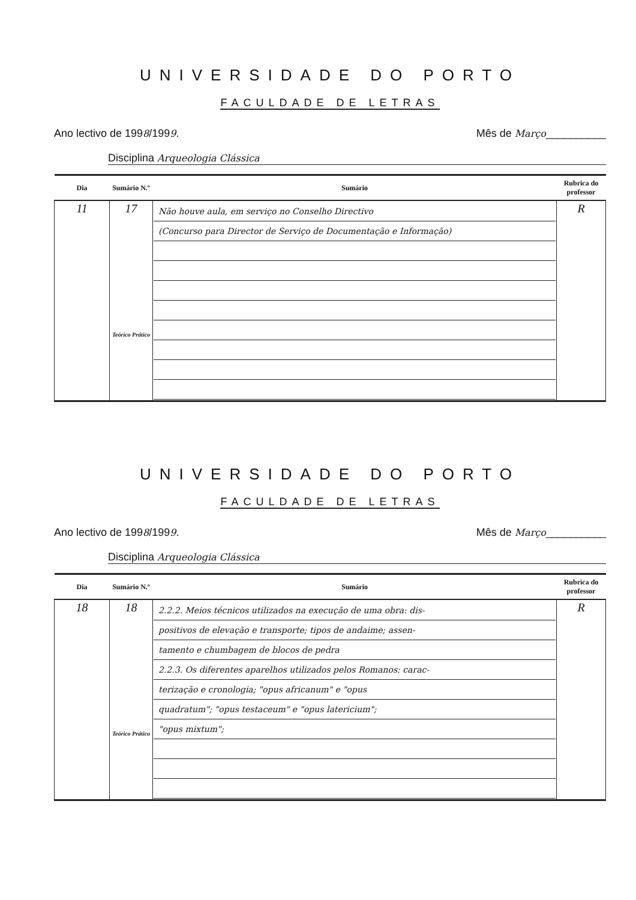UNIVERSIDADE DO PORTO
FACULDADE DE LETRAS
Ano lectivo de 1998/1999. Mês de Março__________
Disciplina Arqueologia Clássica
| Dia | Sumário N.º | Sumário | Rubrica do professor |
| --- | --- | --- | --- |
| 11 | 17 Teórico Prático | Não houve aula, em serviço no Conselho Directivo (Concurso para Director de Serviço de Documentação e Informação) | R |
UNIVERSIDADE DO PORTO
FACULDADE DE LETRAS
Ano lectivo de 1998/1999. Mês de Março__________
Disciplina Arqueologia Clássica
| Dia | Sumário N.º | Sumário | Rubrica do professor |
| --- | --- | --- | --- |
| 18 | 18 Teórico Prático | 2.2.2. Meios técnicos utilizados na execução de uma obra: dis- positivos de elevação e transporte; tipos de andaime; assen- tamento e chumbagem de blocos de pedra 2.2.3. Os diferentes aparelhos utilizados pelos Romanos: carac- terização e cronologia; "opus africanum" e "opus quadratum"; "opus testaceum" e "opus latericium"; "opus mixtum"; | R |